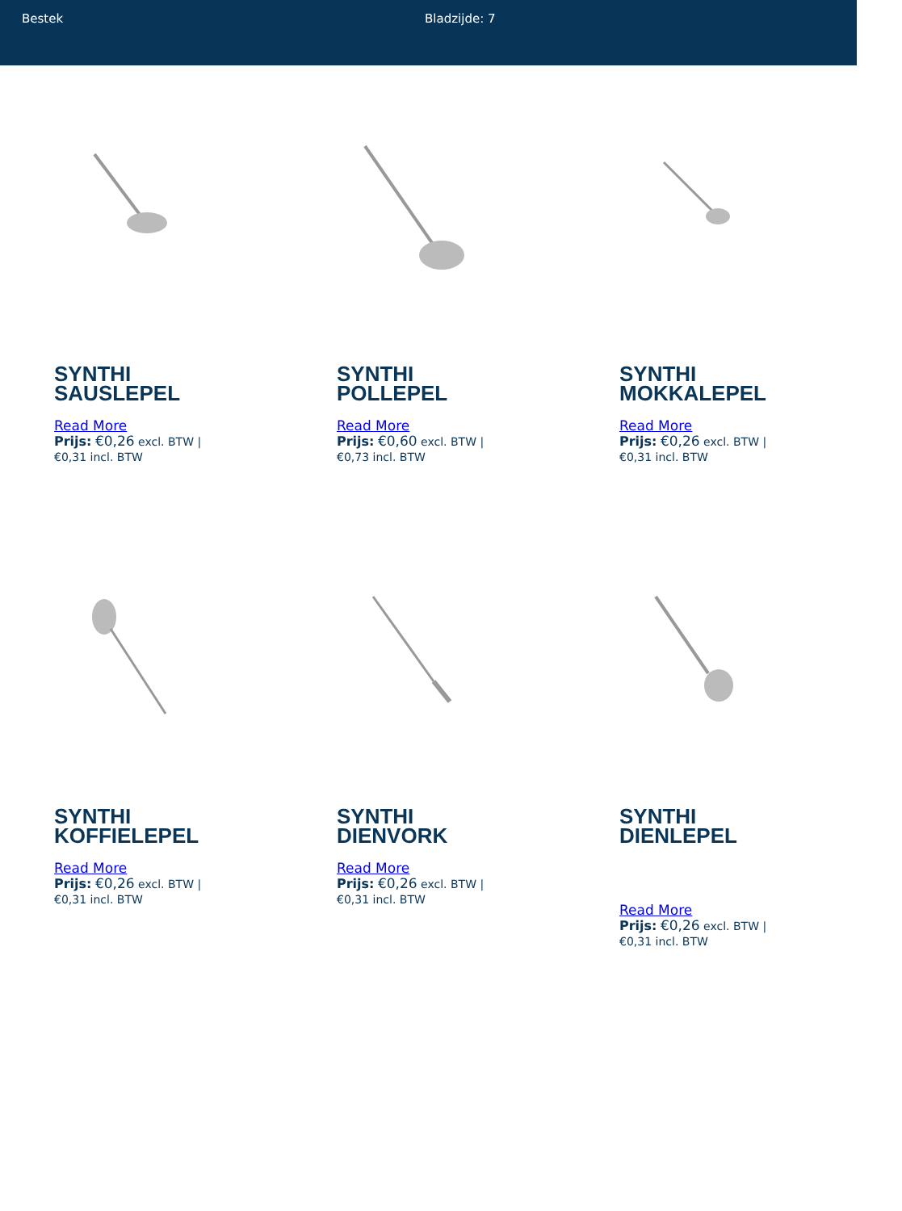Bestek Bladzijde: 7
SYNTHI
SAUSLEPEL
Read More
Prijs: €0,26 excl. BTW |
€0,31 incl. BTW
SYNTHI
POLLEPEL
Read More
Prijs: €0,60 excl. BTW |
€0,73 incl. BTW
SYNTHI
MOKKALEPEL
Read More
Prijs: €0,26 excl. BTW |
€0,31 incl. BTW
SYNTHI
KOFFIELEPEL
Read More
Prijs: €0,26 excl. BTW |
€0,31 incl. BTW
SYNTHI
DIENVORK
Read More
Prijs: €0,26 excl. BTW |
€0,31 incl. BTW
SYNTHI
DIENLEPEL
Read More
Prijs: €0,26 excl. BTW |
€0,31 incl. BTW